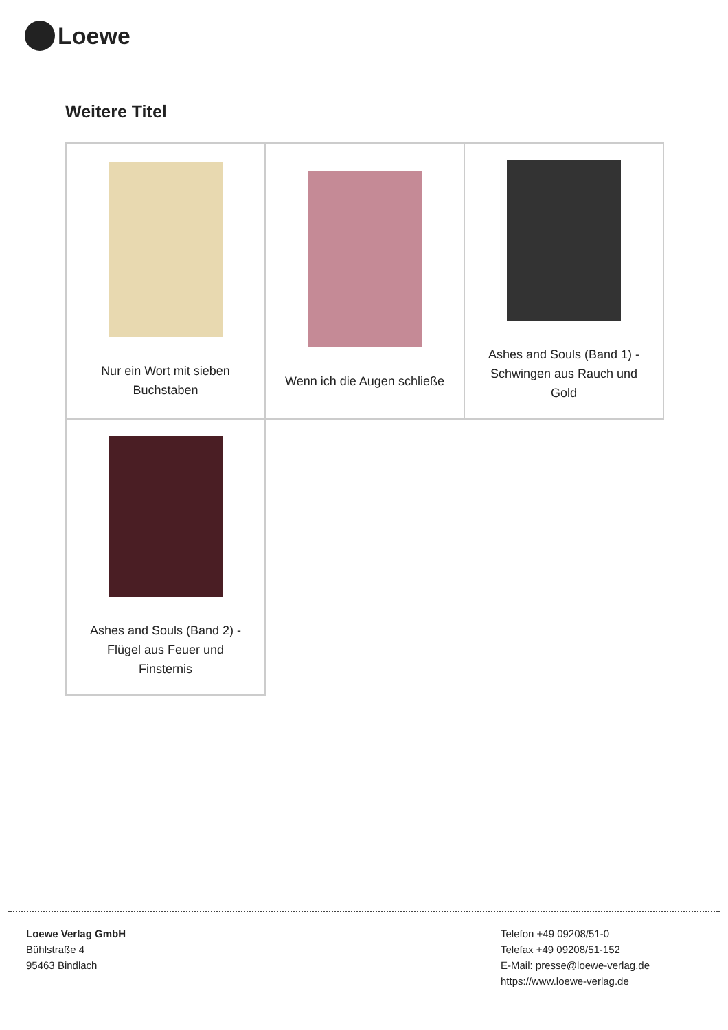Loewe
Weitere Titel
| Nur ein Wort mit sieben Buchstaben | Wenn ich die Augen schließe | Ashes and Souls (Band 1) - Schwingen aus Rauch und Gold |
| Ashes and Souls (Band 2) - Flügel aus Feuer und Finsternis | | |
Loewe Verlag GmbH
Bühlstraße 4
95463 Bindlach
Telefon +49 09208/51-0
Telefax +49 09208/51-152
E-Mail: presse@loewe-verlag.de
https://www.loewe-verlag.de